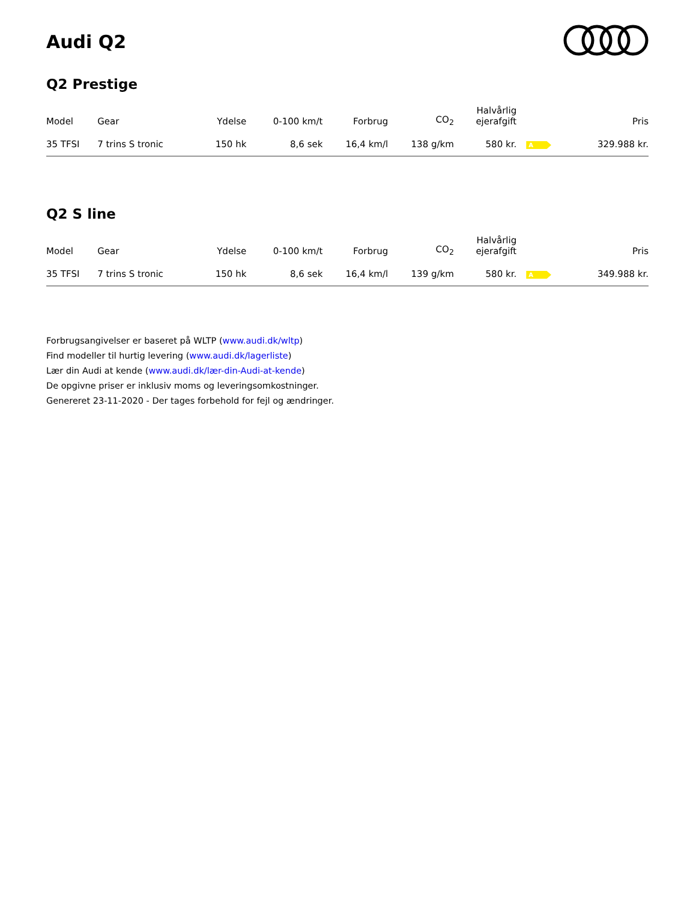Audi Q2
Q2 Prestige
| Model | Gear | Ydelse | 0-100 km/t | Forbrug | CO<sub>2</sub> | Halvårlig ejerafgift | | Pris |
| --- | --- | --- | --- | --- | --- | --- | --- | --- |
| 35 TFSI | 7 trins S tronic | 150 hk | 8,6 sek | 16,4 km/l | 138 g/km | 580 kr. | A | 329.988 kr. |
Q2 S line
| Model | Gear | Ydelse | 0-100 km/t | Forbrug | CO<sub>2</sub> | Halvårlig ejerafgift | | Pris |
| --- | --- | --- | --- | --- | --- | --- | --- | --- |
| 35 TFSI | 7 trins S tronic | 150 hk | 8,6 sek | 16,4 km/l | 139 g/km | 580 kr. | A | 349.988 kr. |
Forbrugsangivelser er baseret på WLTP (www.audi.dk/wltp)
Find modeller til hurtig levering (www.audi.dk/lagerliste)
Lær din Audi at kende (www.audi.dk/lær-din-Audi-at-kende)
De opgivne priser er inklusiv moms og leveringsomkostninger.
Genereret 23-11-2020 - Der tages forbehold for fejl og ændringer.